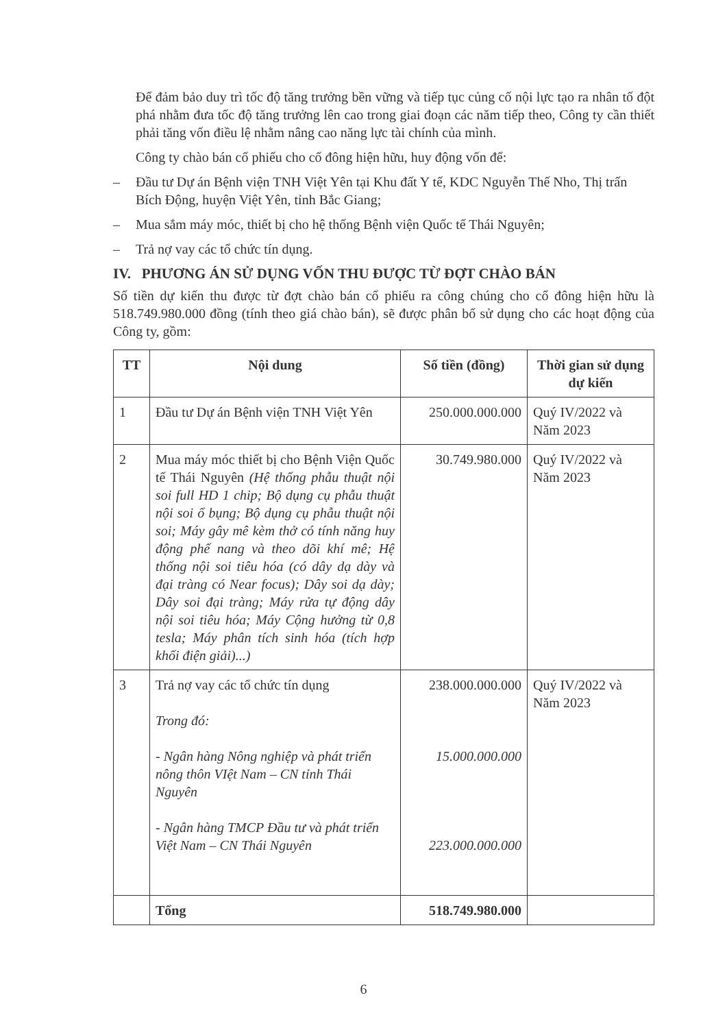Để đảm bảo duy trì tốc độ tăng trưởng bền vững và tiếp tục củng cố nội lực tạo ra nhân tố đột phá nhằm đưa tốc độ tăng trưởng lên cao trong giai đoạn các năm tiếp theo, Công ty cần thiết phải tăng vốn điều lệ nhằm nâng cao năng lực tài chính của mình.
Công ty chào bán cổ phiếu cho cổ đông hiện hữu, huy động vốn để:
– Đầu tư Dự án Bệnh viện TNH Việt Yên tại Khu đất Y tế, KDC Nguyễn Thế Nho, Thị trấn Bích Động, huyện Việt Yên, tỉnh Bắc Giang;
– Mua sắm máy móc, thiết bị cho hệ thống Bệnh viện Quốc tế Thái Nguyên;
– Trả nợ vay các tổ chức tín dụng.
IV. PHƯƠNG ÁN SỬ DỤNG VỐN THU ĐƯỢC TỪ ĐỢT CHÀO BÁN
Số tiền dự kiến thu được từ đợt chào bán cổ phiếu ra công chúng cho cổ đông hiện hữu là 518.749.980.000 đồng (tính theo giá chào bán), sẽ được phân bổ sử dụng cho các hoạt động của Công ty, gồm:
| TT | Nội dung | Số tiền (đồng) | Thời gian sử dụng dự kiến |
| --- | --- | --- | --- |
| 1 | Đầu tư Dự án Bệnh viện TNH Việt Yên | 250.000.000.000 | Quý IV/2022 và Năm 2023 |
| 2 | Mua máy móc thiết bị cho Bệnh Viện Quốc tế Thái Nguyên (Hệ thống phẫu thuật nội soi full HD 1 chip; Bộ dụng cụ phẫu thuật nội soi ổ bụng; Bộ dụng cụ phẫu thuật nội soi; Máy gây mê kèm thở có tính năng huy động phế nang và theo dõi khí mê; Hệ thống nội soi tiêu hóa (có dây dạ dày và đại tràng có Near focus); Dây soi dạ dày; Dây soi đại tràng; Máy rửa tự động dây nội soi tiêu hóa; Máy Cộng hưởng từ 0,8 tesla; Máy phân tích sinh hóa (tích hợp khối điện giải)...) | 30.749.980.000 | Quý IV/2022 và Năm 2023 |
| 3 | Trả nợ vay các tổ chức tín dụng Trong đó: - Ngân hàng Nông nghiệp và phát triển nông thôn VIệt Nam – CN tỉnh Thái Nguyên - Ngân hàng TMCP Đầu tư và phát triển Việt Nam – CN Thái Nguyên | 238.000.000.000 15.000.000.000 223.000.000.000 | Quý IV/2022 và Năm 2023 |
| | Tổng | 518.749.980.000 | |
6